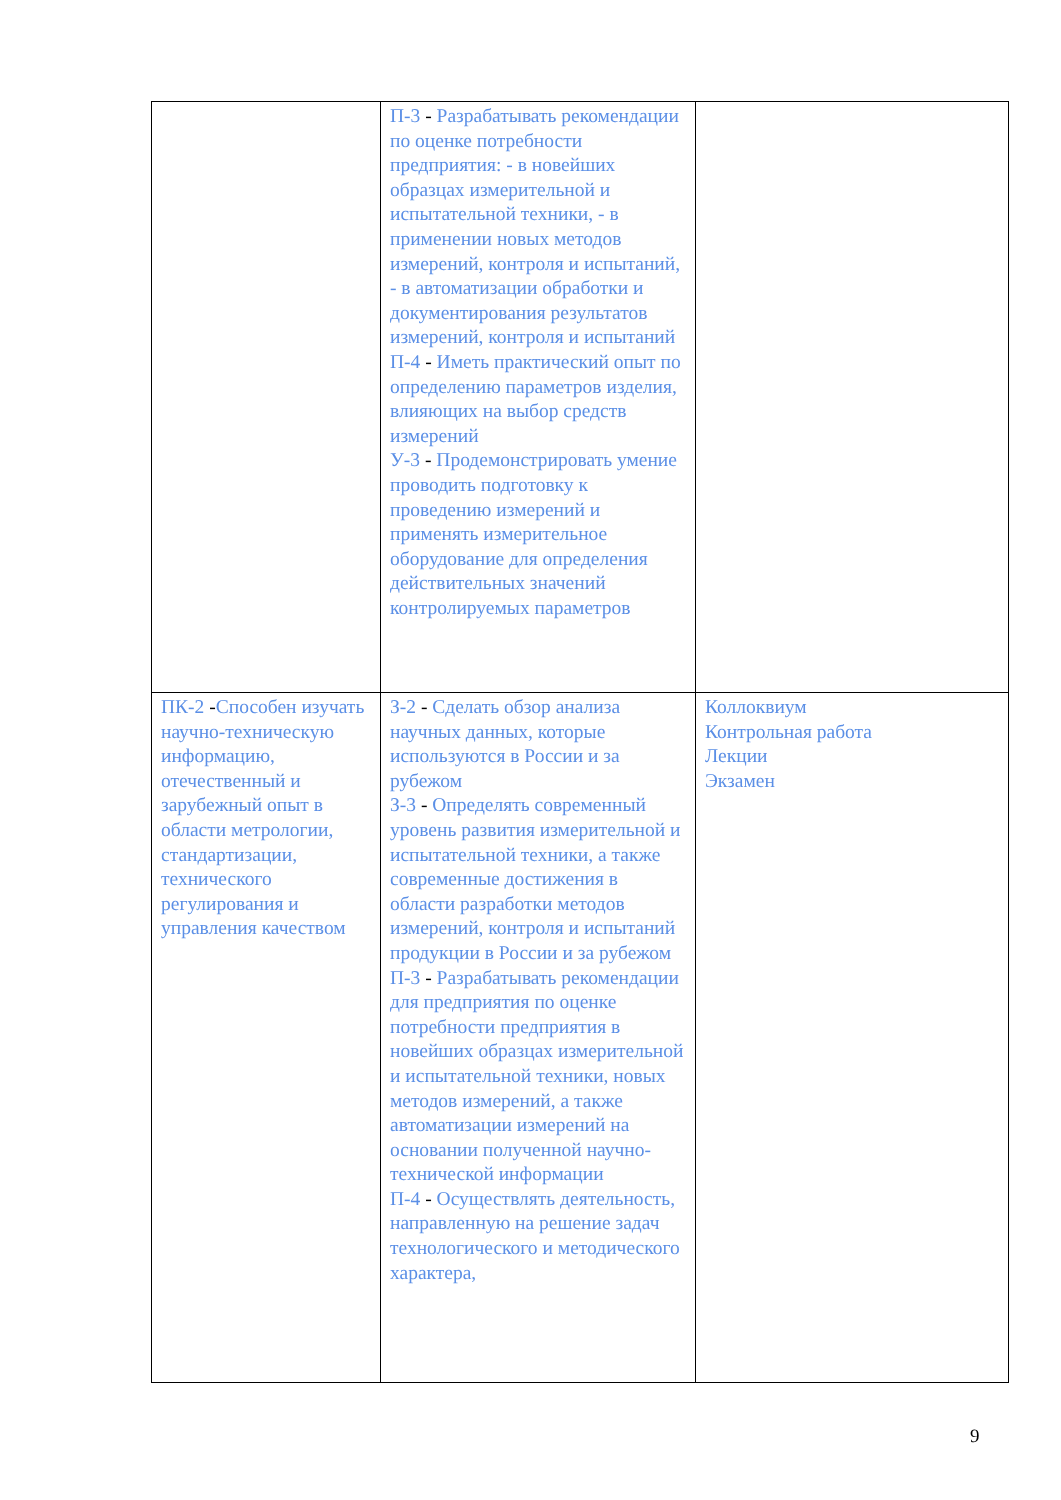| | П-3 - Разрабатывать рекомендации по оценке потребности предприятия: - в новейших образцах измерительной и испытательной техники, - в применении новых методов измерений, контроля и испытаний, - в автоматизации обработки и документирования результатов измерений, контроля и испытаний П-4 - Иметь практический опыт по определению параметров изделия, влияющих на выбор средств измерений У-3 - Продемонстрировать умение проводить подготовку к проведению измерений и применять измерительное оборудование для определения действительных значений контролируемых параметров | |
| ПК-2 - Способен изучать научно-техническую информацию, отечественный и зарубежный опыт в области метрологии, стандартизации, технического регулирования и управления качеством | З-2 - Сделать обзор анализа научных данных, которые используются в России и за рубежом З-3 - Определять современный уровень развития измерительной и испытательной техники, а также современные достижения в области разработки методов измерений, контроля и испытаний продукции в России и за рубежом П-3 - Разрабатывать рекомендации для предприятия по оценке потребности предприятия в новейших образцах измерительной и испытательной техники, новых методов измерений, а также автоматизации измерений на основании полученной научно-технической информации П-4 - Осуществлять деятельность, направленную на решение задач технологического и методического характера, | Коллоквиум Контрольная работа Лекции Экзамен |
9